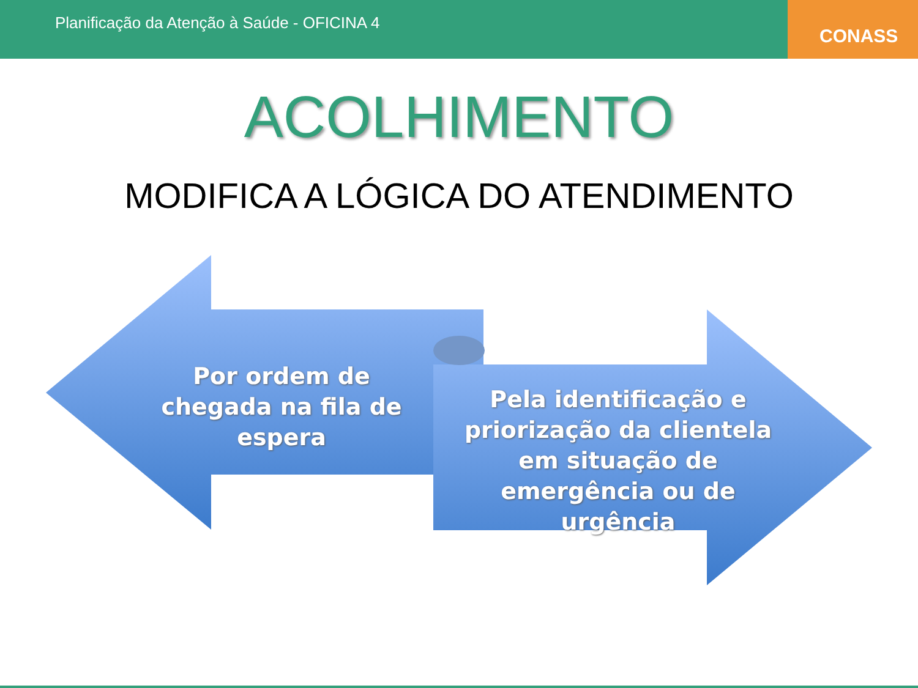Planificação da Atenção à Saúde - OFICINA 4
CONASS
ACOLHIMENTO
MODIFICA A LÓGICA DO ATENDIMENTO
Por ordem de chegada na fila de espera
Pela identificação e priorização da clientela em situação de emergência ou de urgência